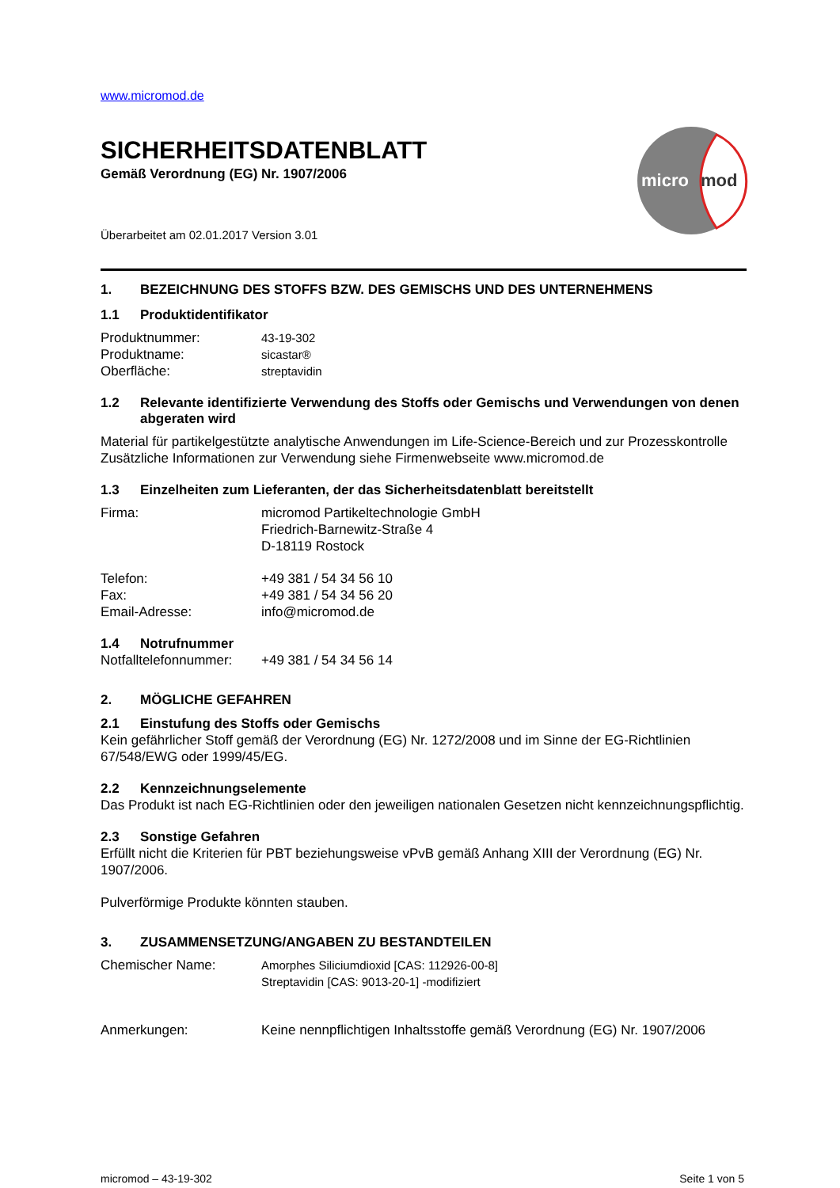www.micromod.de
SICHERHEITSDATENBLATT
Gemäß Verordnung (EG) Nr. 1907/2006
micro
mod
Überarbeitet am 02.01.2017 Version 3.01
1. BEZEICHNUNG DES STOFFS BZW. DES GEMISCHS UND DES UNTERNEHMENS
1.1 Produktidentifikator
Produktnummer: 43-19-302
Produktname: sicastar®
Oberfläche: streptavidin
1.2 Relevante identifizierte Verwendung des Stoffs oder Gemischs und Verwendungen von denen abgeraten wird
Material für partikelgestützte analytische Anwendungen im Life-Science-Bereich und zur Prozesskontrolle
Zusätzliche Informationen zur Verwendung siehe Firmenwebseite www.micromod.de
1.3 Einzelheiten zum Lieferanten, der das Sicherheitsdatenblatt bereitstellt
Firma: micromod Partikeltechnologie GmbH
Friedrich-Barnewitz-Straße 4
D-18119 Rostock
Telefon: +49 381 / 54 34 56 10
Fax: +49 381 / 54 34 56 20
Email-Adresse: info@micromod.de
1.4 Notrufnummer
Notfalltelefonnummer: +49 381 / 54 34 56 14
2. MÖGLICHE GEFAHREN
2.1 Einstufung des Stoffs oder Gemischs
Kein gefährlicher Stoff gemäß der Verordnung (EG) Nr. 1272/2008 und im Sinne der EG-Richtlinien 67/548/EWG oder 1999/45/EG.
2.2 Kennzeichnungselemente
Das Produkt ist nach EG-Richtlinien oder den jeweiligen nationalen Gesetzen nicht kennzeichnungspflichtig.
2.3 Sonstige Gefahren
Erfüllt nicht die Kriterien für PBT beziehungsweise vPvB gemäß Anhang XIII der Verordnung (EG) Nr. 1907/2006.
Pulverförmige Produkte könnten stauben.
3. ZUSAMMENSETZUNG/ANGABEN ZU BESTANDTEILEN
Chemischer Name: Amorphes Siliciumdioxid [CAS: 112926-00-8]
Streptavidin [CAS: 9013-20-1] -modifiziert
Anmerkungen: Keine nennpflichtigen Inhaltsstoffe gemäß Verordnung (EG) Nr. 1907/2006
micromod – 43-19-302 Seite 1 von 5